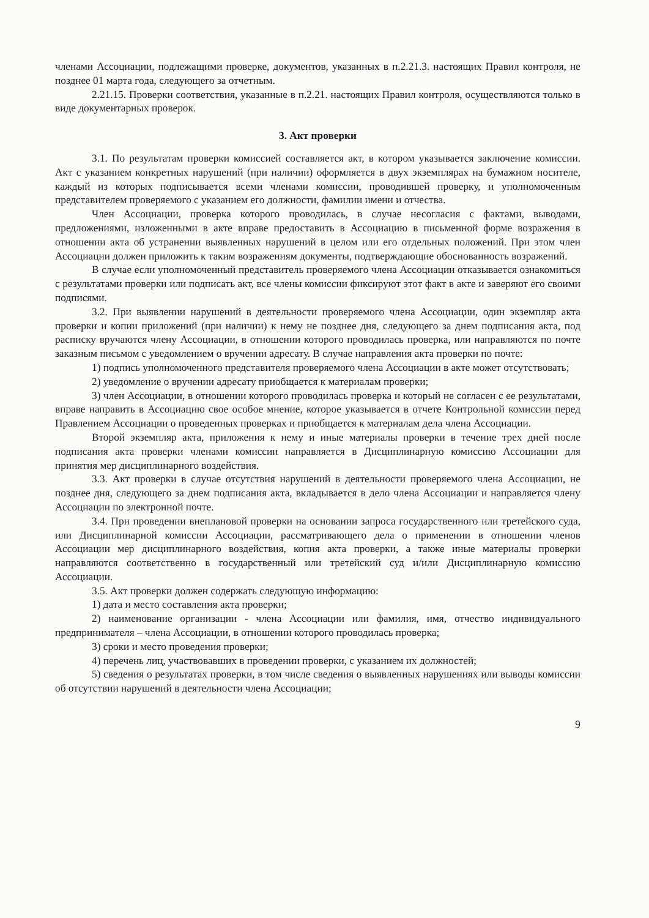членами Ассоциации, подлежащими проверке, документов, указанных в п.2.21.3. настоящих Правил контроля, не позднее 01 марта года, следующего за отчетным.
2.21.15. Проверки соответствия, указанные в п.2.21. настоящих Правил контроля, осуществляются только в виде документарных проверок.
3. Акт проверки
3.1. По результатам проверки комиссией составляется акт, в котором указывается заключение комиссии. Акт с указанием конкретных нарушений (при наличии) оформляется в двух экземплярах на бумажном носителе, каждый из которых подписывается всеми членами комиссии, проводившей проверку, и уполномоченным представителем проверяемого с указанием его должности, фамилии имени и отчества.
Член Ассоциации, проверка которого проводилась, в случае несогласия с фактами, выводами, предложениями, изложенными в акте вправе предоставить в Ассоциацию в письменной форме возражения в отношении акта об устранении выявленных нарушений в целом или его отдельных положений. При этом член Ассоциации должен приложить к таким возражениям документы, подтверждающие обоснованность возражений.
В случае если уполномоченный представитель проверяемого члена Ассоциации отказывается ознакомиться с результатами проверки или подписать акт, все члены комиссии фиксируют этот факт в акте и заверяют его своими подписями.
3.2. При выявлении нарушений в деятельности проверяемого члена Ассоциации, один экземпляр акта проверки и копии приложений (при наличии) к нему не позднее дня, следующего за днем подписания акта, под расписку вручаются члену Ассоциации, в отношении которого проводилась проверка, или направляются по почте заказным письмом с уведомлением о вручении адресату. В случае направления акта проверки по почте:
1) подпись уполномоченного представителя проверяемого члена Ассоциации в акте может отсутствовать;
2) уведомление о вручении адресату приобщается к материалам проверки;
3) член Ассоциации, в отношении которого проводилась проверка и который не согласен с ее результатами, вправе направить в Ассоциацию свое особое мнение, которое указывается в отчете Контрольной комиссии перед Правлением Ассоциации о проведенных проверках и приобщается к материалам дела члена Ассоциации.
Второй экземпляр акта, приложения к нему и иные материалы проверки в течение трех дней после подписания акта проверки членами комиссии направляется в Дисциплинарную комиссию Ассоциации для принятия мер дисциплинарного воздействия.
3.3. Акт проверки в случае отсутствия нарушений в деятельности проверяемого члена Ассоциации, не позднее дня, следующего за днем подписания акта, вкладывается в дело члена Ассоциации и направляется члену Ассоциации по электронной почте.
3.4. При проведении внеплановой проверки на основании запроса государственного или третейского суда, или Дисциплинарной комиссии Ассоциации, рассматривающего дела о применении в отношении членов Ассоциации мер дисциплинарного воздействия, копия акта проверки, а также иные материалы проверки направляются соответственно в государственный или третейский суд и/или Дисциплинарную комиссию Ассоциации.
3.5. Акт проверки должен содержать следующую информацию:
1) дата и место составления акта проверки;
2) наименование организации - члена Ассоциации или фамилия, имя, отчество индивидуального предпринимателя – члена Ассоциации, в отношении которого проводилась проверка;
3) сроки и место проведения проверки;
4) перечень лиц, участвовавших в проведении проверки, с указанием их должностей;
5) сведения о результатах проверки, в том числе сведения о выявленных нарушениях или выводы комиссии об отсутствии нарушений в деятельности члена Ассоциации;
9